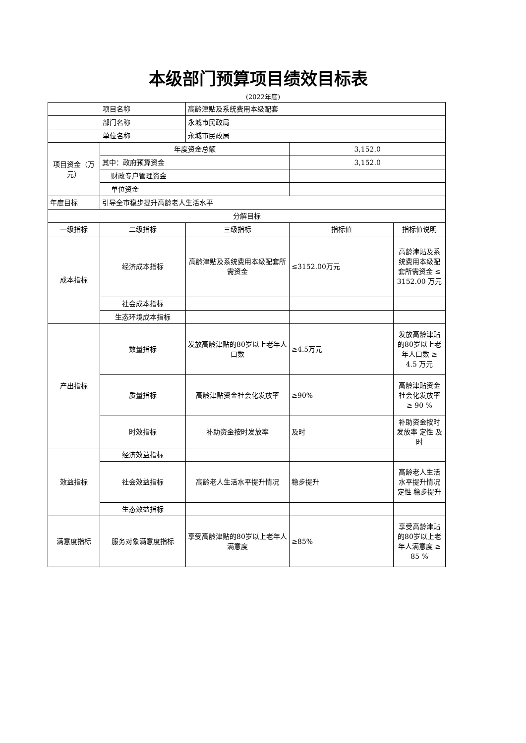本级部门预算项目绩效目标表
(2022年度)
| 项目名称 | | 高龄津贴及系统费用本级配套 | | |
| 部门名称 | | 永城市民政局 | | |
| 单位名称 | | 永城市民政局 | | |
| 项目资金（万元） | 年度资金总额 | | 3,152.0 | |
| | 其中：政府预算资金 | | 3,152.0 | |
| | 财政专户管理资金 | | | |
| | 单位资金 | | | |
| 年度目标 | 引导全市稳步提升高龄老人生活水平 | | | |
| 分解目标 | | | | |
| 一级指标 | 二级指标 | 三级指标 | 指标值 | 指标值说明 |
| 成本指标 | 经济成本指标 | 高龄津贴及系统费用本级配套所需资金 | ≤3152.00万元 | 高龄津贴及系统费用本级配套所需资金 ≤ 3152.00 万元 |
| | 社会成本指标 | | | |
| | 生态环境成本指标 | | | |
| 产出指标 | 数量指标 | 发放高龄津贴的80岁以上老年人口数 | ≥4.5万元 | 发放高龄津贴的80岁以上老年人口数 ≥ 4.5 万元 |
| | 质量指标 | 高龄津贴资金社会化发放率 | ≥90% | 高龄津贴资金社会化发放率 ≥ 90 % |
| | 时效指标 | 补助资金按时发放率 | 及时 | 补助资金按时发放率 定性 及时 |
| 效益指标 | 经济效益指标 | | | |
| | 社会效益指标 | 高龄老人生活水平提升情况 | 稳步提升 | 高龄老人生活水平提升情况 定性 稳步提升 |
| | 生态效益指标 | | | |
| 满意度指标 | 服务对象满意度指标 | 享受高龄津贴的80岁以上老年人满意度 | ≥85% | 享受高龄津贴的80岁以上老年人满意度 ≥ 85 % |